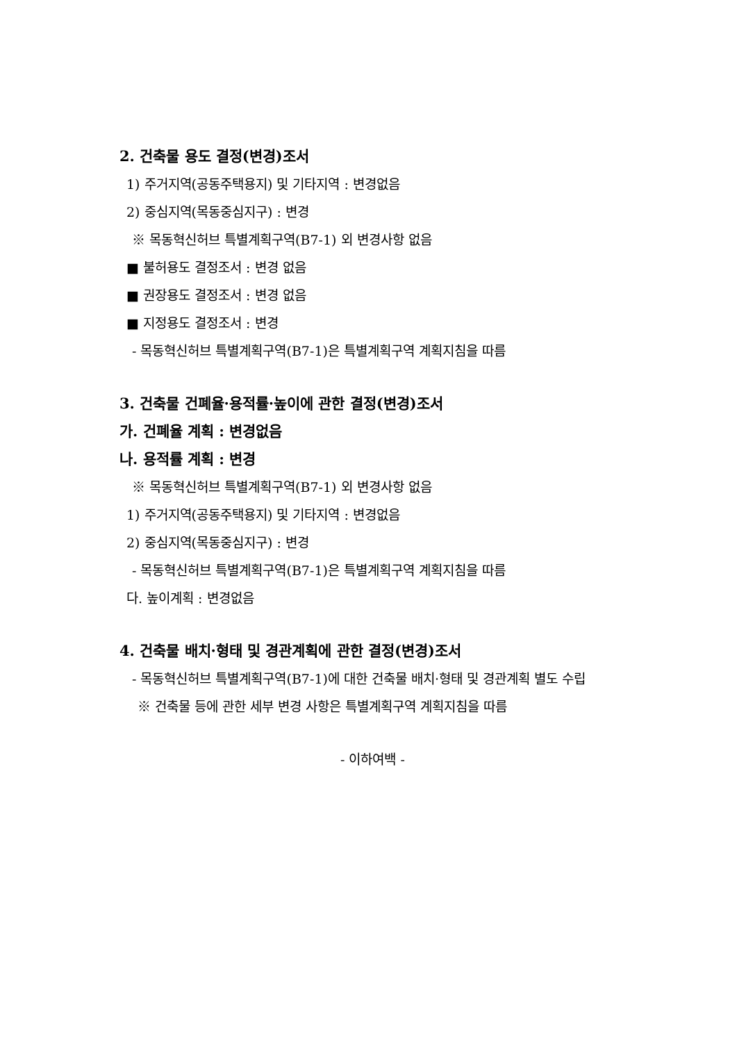2. 건축물 용도 결정(변경)조서
1) 주거지역(공동주택용지) 및 기타지역 : 변경없음
2) 중심지역(목동중심지구) : 변경
※ 목동혁신허브 특별계획구역(B7-1) 외 변경사항 없음
■ 불허용도 결정조서 : 변경 없음
■ 권장용도 결정조서 : 변경 없음
■ 지정용도 결정조서 : 변경
- 목동혁신허브 특별계획구역(B7-1)은 특별계획구역 계획지침을 따름
3. 건축물 건폐율·용적률·높이에 관한 결정(변경)조서
가. 건폐율 계획 : 변경없음
나. 용적률 계획 : 변경
※ 목동혁신허브 특별계획구역(B7-1) 외 변경사항 없음
1) 주거지역(공동주택용지) 및 기타지역 : 변경없음
2) 중심지역(목동중심지구) : 변경
- 목동혁신허브 특별계획구역(B7-1)은 특별계획구역 계획지침을 따름
다. 높이계획 : 변경없음
4. 건축물 배치·형태 및 경관계획에 관한 결정(변경)조서
- 목동혁신허브 특별계획구역(B7-1)에 대한 건축물 배치·형태 및 경관계획 별도 수립
※ 건축물 등에 관한 세부 변경 사항은 특별계획구역 계획지침을 따름
- 이하여백 -